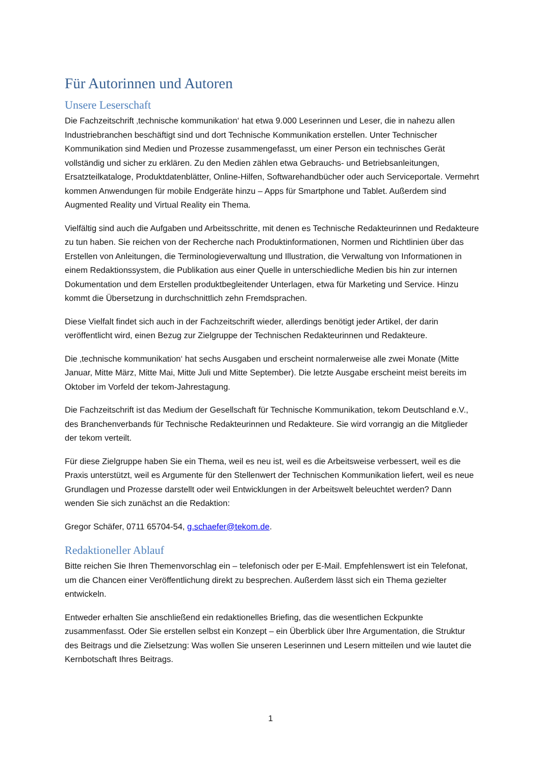Für Autorinnen und Autoren
Unsere Leserschaft
Die Fachzeitschrift ‚technische kommunikation‘ hat etwa 9.000 Leserinnen und Leser, die in nahezu allen Industriebranchen beschäftigt sind und dort Technische Kommunikation erstellen. Unter Technischer Kommunikation sind Medien und Prozesse zusammengefasst, um einer Person ein technisches Gerät vollständig und sicher zu erklären. Zu den Medien zählen etwa Gebrauchs- und Betriebsanleitungen, Ersatzteilkataloge, Produktdatenblätter, Online-Hilfen, Softwarehandbücher oder auch Serviceportale. Vermehrt kommen Anwendungen für mobile Endgeräte hinzu – Apps für Smartphone und Tablet. Außerdem sind Augmented Reality und Virtual Reality ein Thema.
Vielfältig sind auch die Aufgaben und Arbeitsschritte, mit denen es Technische Redakteurinnen und Redakteure zu tun haben. Sie reichen von der Recherche nach Produktinformationen, Normen und Richtlinien über das Erstellen von Anleitungen, die Terminologieverwaltung und Illustration, die Verwaltung von Informationen in einem Redaktionssystem, die Publikation aus einer Quelle in unterschiedliche Medien bis hin zur internen Dokumentation und dem Erstellen produktbegleitender Unterlagen, etwa für Marketing und Service. Hinzu kommt die Übersetzung in durchschnittlich zehn Fremdsprachen.
Diese Vielfalt findet sich auch in der Fachzeitschrift wieder, allerdings benötigt jeder Artikel, der darin veröffentlicht wird, einen Bezug zur Zielgruppe der Technischen Redakteurinnen und Redakteure.
Die ‚technische kommunikation‘ hat sechs Ausgaben und erscheint normalerweise alle zwei Monate (Mitte Januar, Mitte März, Mitte Mai, Mitte Juli und Mitte September). Die letzte Ausgabe erscheint meist bereits im Oktober im Vorfeld der tekom-Jahrestagung.
Die Fachzeitschrift ist das Medium der Gesellschaft für Technische Kommunikation, tekom Deutschland e.V., des Branchenverbands für Technische Redakteurinnen und Redakteure. Sie wird vorrangig an die Mitglieder der tekom verteilt.
Für diese Zielgruppe haben Sie ein Thema, weil es neu ist, weil es die Arbeitsweise verbessert, weil es die Praxis unterstützt, weil es Argumente für den Stellenwert der Technischen Kommunikation liefert, weil es neue Grundlagen und Prozesse darstellt oder weil Entwicklungen in der Arbeitswelt beleuchtet werden? Dann wenden Sie sich zunächst an die Redaktion:
Gregor Schäfer, 0711 65704-54, g.schaefer@tekom.de.
Redaktioneller Ablauf
Bitte reichen Sie Ihren Themenvorschlag ein – telefonisch oder per E-Mail. Empfehlenswert ist ein Telefonat, um die Chancen einer Veröffentlichung direkt zu besprechen. Außerdem lässt sich ein Thema gezielter entwickeln.
Entweder erhalten Sie anschließend ein redaktionelles Briefing, das die wesentlichen Eckpunkte zusammenfasst. Oder Sie erstellen selbst ein Konzept – ein Überblick über Ihre Argumentation, die Struktur des Beitrags und die Zielsetzung: Was wollen Sie unseren Leserinnen und Lesern mitteilen und wie lautet die Kernbotschaft Ihres Beitrags.
1